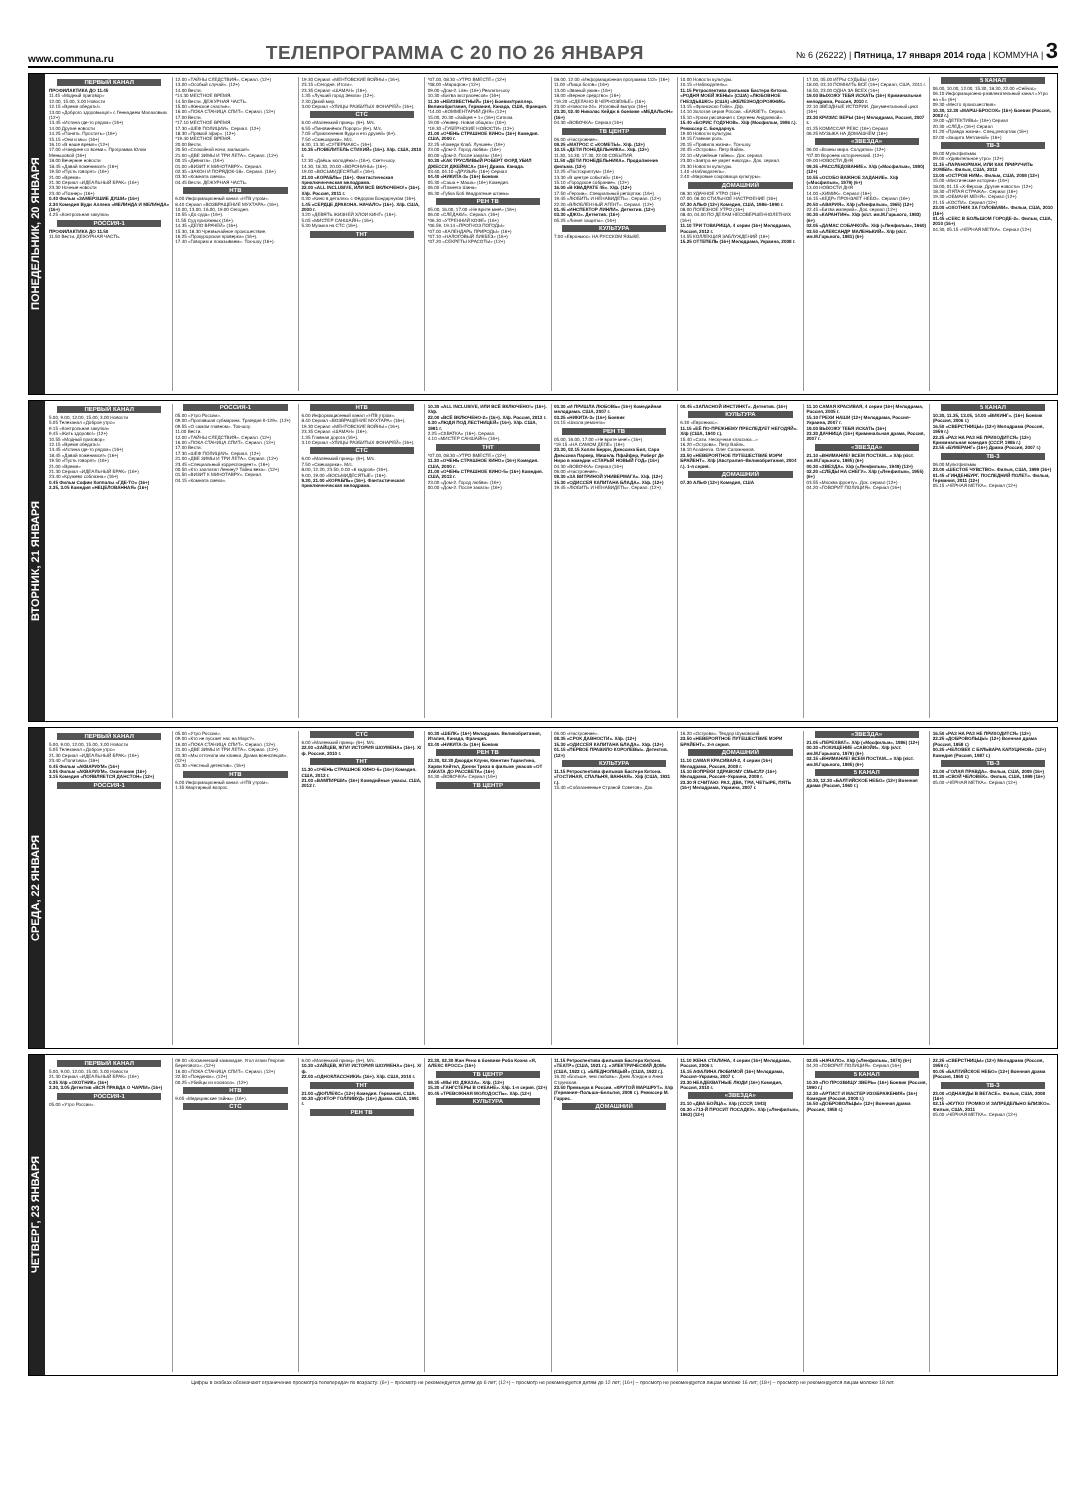www.communa.ru ТЕЛЕПРОГРАММА С 20 ПО 26 ЯНВАРЯ № 6 (26222) | Пятница, 17 января 2014 года | КОММУНА | 3
ПОНЕДЕЛЬНИК, 20 ЯНВАРЯ
ПЕРВЫЙ КАНАЛ
ПРОФИЛАКТИКА ДО 11.45
11.45 «Модный приговор»
12.00, 15.00, 3.00 Новости
12.15 «Время обедать!»
13.00 «Доброго здоровьица!» с Геннадием Малаховым (12+)
13.45 «Истина где-то рядом» (16+)
14.00 Другие новости
14.25 «Понять. Простить» (16+)
15.15 «Они и мы» (16+)
16.10 «В наше время» (12+)
17.00 «Наедине со всеми». Программа Юлии Меньшовой (16+)
18.00 Вечерние новости
18.45 «Давай поженимся!» (16+)
19.50 «Пусть говорят» (16+)
21.00 «Время»
21.30 Сериал «ИДЕАЛЬНЫЙ БРАК» (16+)
23.30 Ночные новости
23.40 «Познер» (16+)
0.40 Фильм «ЗАМЕРЗШИЕ ДУШИ» (16+)
2.30 Комедия Вуди Аллена «МЕЛИНДА И МЕЛИНДА» (16+)
4.25 «Контрольная закупка»
РОССИЯ-1
ПРОФИЛАКТИКА ДО 11.50
11.50 Вести. ДЕЖУРНАЯ ЧАСТЬ.
12.00 «ТАЙНЫ СЛЕДСТВИЯ». Сериал. (12+)
13.00 «Особый случай». (12+)
14.00 Вести.
*14.30 МЕСТНОЕ ВРЕМЯ.
14.50 Вести. ДЕЖУРНАЯ ЧАСТЬ.
15.00 «Женское счастье».
16.00 «ПОКА СТАНИЦА СПИТ». Сериал. (12+)
17.00 Вести.
*17.10 МЕСТНОЕ ВРЕМЯ.
17.30 «ШЕФ ПОЛИЦИИ». Сериал. (12+)
18.30 «Прямой эфир». (12+)
*19.40 МЕСТНОЕ ВРЕМЯ.
20.00 Вести.
20.50 «Спокойной ночи, малыши!».
21.00 «ДВЕ ЗИМЫ И ТРИ ЛЕТА». Сериал. (12+)
00.15 «Девчата». (16+)
01.00 «ВИЗИТ К МИНОТАВРУ». Сериал.
02.35 «ЗАКОН И ПОРЯДОК-18». Сериал. (16+)
03.30 «Комната смеха».
04.45 Вести. ДЕЖУРНАЯ ЧАСТЬ.
НТВ
6.00 Информационный канал «НТВ утром».
8.40 Сериал «ВОЗВРАЩЕНИЕ МУХТАРА» (16+).
10.00, 13.00, 16.00, 19.00 Сегодня.
10.55 «До суда» (16+).
11.55 Суд присяжных (16+).
14.35 «ДЕЛО ВРАЧЕЙ» (16+).
15.30, 18.30 Чрезвычайное происшествие.
16.25 «Прокурорская проверка» (16+).
17.40 «Говорим и показываем». Ток-шоу (16+).
19.30 Сериал «МЕНТОВСКИЕ ВОЙНЫ» (16+).
23.15 «Сегодня. Итоги».
23.35 Сериал «ШАМАН» (16+).
1.35 «Лучший город Земли» (12+).
2.30 Дикий мир.
3.00 Сериал «УЛИЦЫ РАЗБИТЫХ ФОНАРЕЙ» (16+).
СТС
6.00 «Маленький принц» (6+). М/с.
6.55 «Пингвинёнок Пороро» (6+). М/с.
7.05 «Приключения Вуди и его друзей» (6+).
7.50 «Смешарики». М/с.
8.30, 13.30 «СУПЕРМАКС» (16+).
10.35 «ПОВЕЛИТЕЛЬ СТИХИЙ» (16+). Х/ф. США, 2010 г.
12.30 «Даёшь молодёжь!» (16+). Скетч-шоу.
14.30, 18.30, 20.00 «ВОРОНИНЫ» (16+).
19.00 «ВОСЬМИДЕСЯТЫЕ» (16+).
21.00 «КОРАБЛЬ» (16+). Фантастическая приключенческая мелодрама.
22.00 «ALL INCLUSIVE, ИЛИ ВСЁ ВКЛЮЧЕНО!» (16+). Х/ф. Россия, 2011 г.
0.30 «Кино в деталях» с Фёдором Бондарчуком (16+).
1.45 «СЕРДЦЕ ДРАКОНА. НАЧАЛО» (16+). Х/ф. США, 2000 г.
3.20 «ДЕВЯТЬ ЖИЗНЕЙ ХЛОИ КИНГ» (16+).
5.05 «МИСТЕР САНШАЙН» (16+).
5.30 Музыка на СТС (16+).
ТНТ
*07.00, 08.30 «УТРО ВМЕСТЕ» (12+)
*08.00 «Марафон» (12+)
09.00 «Дом-2. Lite» (16+) Реалити-шоу
10.30 «Битва экстрасенсов» (16+)
11.30 «НЕИЗВЕСТНЫЙ» (16+) Боевик/триллер. Великобритания, Германия, Канада, США, Франция.
*14.00 «КОММЕНТАРИЙ ДНЯ» (12+)
15.00, 20.30 «Зайцев + 1» (16+) Ситком.
19.00 «Универ. Новая общага» (16+)
*19.30 «ГУБЕРНСКИЕ НОВОСТИ» (12+)
21.00 «ОЧЕНЬ СТРАШНОЕ КИНО» (16+) Комедия. США, 2000 г.
22.25 «Комеди Клаб. Лучшее» (16+)
23.00 «Дом-2. Город любви» (16+)
00.00 «Дом-2. После заката» (16+)
00.30 «КАК ТРУСЛИВЫЙ РОБЕРТ ФОРД УБИЛ ДЖЕССИ ДЖЕЙМСА» (16+) Драма. Канада.
03.40, 04.10 «ДРУЗЬЯ» (16+) Сериал
04.40 «НИКИТА-3» (16+) Боевик
05.30 «Саша + Маша» (16+) Комедия.
06.00 «Планета Шина»
06.30 «Губка Боб Квадратные штаны»
РЕН ТВ
05.00, 16.00, 17.00 «Не врите мне!» (16+)
06.00 «СЛЕДАКИ». Сериал. (16+)
*06.30 «УТРЕННИЙ КОФЕ» (16+)
*06.59, 19.14 «ПРОГНОЗ ПОГОДЫ»
*07.00 «КАЛЕНДАРЬ ПРИРОДЫ» (16+)
*07.10 «НАЛОГОВЫЙ ЛИКБЕЗ» (16+)
*07.20 «СЕКРЕТЫ КРАСОТЫ» (12+)
08.00, 12.00 «Информационная программа 112» (16+)
11.00 «Пища богов» (16+)
13.00 «Званый ужин» (16+)
18.00 «Верное средство» (16+)
*19.20 «СДЕЛАНО В ЧЕРНОЗЕМЬЕ» (16+)
23.00 «Новости-24». Итоговый выпуск (16+)
23.30, 02.40 Николас Кейдж в боевике «МЕДАЛЬОН» (16+)
04.30 «ВОВОЧКА» Сериал (16+)
ТВ ЦЕНТР
06.00 «Настроение».
08.25 «МАТРОС С «КОМЕТЫ». Х/ф. (12+)
10.15 «ДЕТИ ПОНЕДЕЛЬНИКА». Х/ф. (12+)
11.30, 14.30, 17.30, 22.00 СОБЫТИЯ.
11.50 «ДЕТИ ПОНЕДЕЛЬНИКА». Продолжение фильма. (12+)
12.25 «Постскриптум» (16+)
13.30 «В центре событий» (16+)
15.10 «Городское собрание». (12+)
16.00 «В КВАДРАТЕ 45». Х/ф. (12+)
17.50 «Героин». Специальный репортаж. (16+)
19.45 «ЛЮБИТЬ И НЕНАВИДЕТЬ». Сериал. (12+)
22.20 «ВЛЮБЛЕННЫЙ АГЕНТ». Сериал. (12+)
01.45 «ИНСПЕКТОР ЛИНЛИ». Детектив. (12+)
03.30 «ДЖО». Детектив. (16+)
05.25 «Линия защиты». (16+)
КУЛЬТУРА
7.00 «Евроньюс» НА РУССКОМ ЯЗЫКЕ.
10.00 Новости культуры.
10.15 «Наблюдатель».
11.15 Ретроспектива фильмов Бастера Китона. «РОДНЯ МОЕЙ ЖЕНЫ» (США) «ЛЮБОВНОЕ ГНЕЗДЫШКО» (США) «ЖЕЛЕЗНОДОРОЖНИК»
13.15 «Франсиско Гойя». Д/ф.
14.10 Золотая серия России. «БАЯЗЕТ». Сериал.
15.10 «Уроки рисования с Сергеем Андриякой».
15.40 «БОРИС ГОДУНОВ». Х/ф (Мосфильм, 1986 г.). Режиссер С. Бондарчук.
19.00 Новости культуры.
19.15 Главная роль.
20.15 «Правила жизни». Ток-шоу.
20.45 «Острова». Петр Вайль.
22.10 «Музейные тайны». Док. сериал.
23.00 «Завтра не умрет никогда». Док. сериал.
23.30 Новости культуры.
1.40 «Наблюдатель».
2.40 «Мировые сокровища культуры».
ДОМАШНИЙ
06.30 УДАЧНОЕ УТРО (16+)
07.00, 06.00 СТИЛЬНОЕ НАСТРОЕНИЕ (16+)
07.30 АЛЬФ (12+) Комедия, США, 1986–1990 г.
08.00 ПОЛЕЗНОЕ УТРО (16+)
08.40, 04.00 ПО ДЕЛАМ НЕСОВЕРШЕННОЛЕТНИХ (16+)
11.10 ТРИ ТОВАРИЩА, 4 серии (16+) Мелодрама, Россия, 2012 г.
14.55 КОЛЛЕКЦИЯ ЗАБЛУЖДЕНИЙ (16+)
15.25 ОТТЕПЕЛЬ (16+) Мелодрама, Украина, 2008 г.
17.00, 05.00 ИГРЫ СУДЬБЫ (16+)
18.00, 03.10 ПОМНИТЬ ВСЁ (16+) Сериал, США, 2011 г.
18.50, 23.00 ОДНА ЗА ВСЕХ (16+)
19.00 ВЫХОЖУ ТЕБЯ ИСКАТЬ (16+) Криминальная мелодрама, Россия, 2010 г.
22.10 ЗВЁЗДНЫЕ ИСТОРИИ. Документальный цикл (16+)
23.30 КРИЗИС ВЕРЫ (16+) Мелодрама, Россия, 2007 г.
01.25 КОМИССАР РЕКС (16+) Сериал
06.25 МУЗЫКА НА ДОМАШНЕМ (16+)
«ЗВЕЗДА»
06.00 «Воины мира. Солдатки» (12+)
*07.00 Воронеж исторический. (12+)
09.00 НОВОСТИ ДНЯ
09.35 «РАССЛЕДОВАНИЕ». Х/ф («Мосфильм», 1980) (12+)
10.55 «ОСОБО ВАЖНОЕ ЗАДАНИЕ». Х/ф («Мосфильм», 1979) (6+)
13.00 НОВОСТИ ДНЯ
14.00 «ХИМИК». Сериал (16+)
16.15 «КЕДР» ПРОНЗАЕТ НЕБО». Сериал (16+)
20.50 «АВАРИЯ». Х/ф («Ленфильм», 1965) (12+)
22.45 «Битва империй». Док. сериал (12+)
00.30 «КАРАНТИН». Х/ф (к/ст. им.М.Горького, 1983) (6+)
02.05 «ДАМАС СОБАЧКОЙ». Х/ф («Ленфильм», 1960)
03.50 «АЛЕКСАНДР МАЛЕНЬКИЙ». Х/ф (к/ст. им.М.Горького, 1981) (6+)
5 КАНАЛ
06.00, 10.00, 12.00, 15.30, 18.30, 22.00 «Сейчас»
06.10 Информационно-развлекательный канал «Утро на «5» (6+)
09.30 «Место происшествия»
10.30, 12.30 «МАРШ-БРОСОК» (16+) Боевик (Россия, 2002 г.)
19.00 «ДЕТЕКТИВЫ» (16+) Сериал
20.30 «СЛЕД» (16+) Сериал
01.20 «Правда жизни». Спец.репортаж (16+)
02.00 «Защита Метлиной» (16+)
ТВ-3
06.00 Мультфильмы
09.00 «Удивительное утро» (12+)
11.15 «ПАРАНОРМАН, ИЛИ КАК ПРИРУЧИТЬ ЗОМБИ». Фильм, США, 2012
13.00 «ОСТРОВ НИМ». Фильм, США, 2008 (12+)
15.00 «Мистические истории» (16+)
18.00, 01.15 «Х-Версии. Другие новости» (12+)
18.30 «ПЯТАЯ СТРАЖА». Сериал (16+)
19.30 «ОБМАНИ МЕНЯ». Сериал (12+)
21.15 «КОСТИ». Сериал (12+)
23.00 «ОХОТНИК ЗА ГОЛОВАМИ». Фильм, США, 2010 (16+)
01.45 «СЕКС В БОЛЬШОМ ГОРОДЕ-2». Фильм, США, 2010 (16+)
04.30, 05.15 «ЧЕРНАЯ МЕТКА». Сериал (12+)
ВТОРНИК, 21 ЯНВАРЯ
ПЕРВЫЙ КАНАЛ
5.00, 9.00, 12.00, 15.00, 3.00 Новости
5.05 Телеканал «Доброе утро»
9.15 «Контрольная закупка»
9.45 «Жить здорово!» (12+)
10.55 «Модный приговор»
12.15 «Время обедать!»
13.45 «Истина где-то рядом» (16+)
18.45 «Давай поженимся!» (16+)
19.50 «Пусть говорят» (16+)
21.00 «Время»
21.30 Сериал «ИДЕАЛЬНЫЙ БРАК» (16+)
23.40 «Кружево соблазна» (16+)
0.45 Фильм Софии Копполы «ГДЕ-ТО» (16+)
2.35, 3.05 Комедия «НЕЦЕЛОВАННАЯ» (16+)
РОССИЯ-1
05.00 «Утро России».
09.00 «Пропавшая субмарина. Трагедия К-129». (12+)
09.55 «О самом главном». Ток-шоу.
11.00 Вести.
12.00 «ТАЙНЫ СЛЕДСТВИЯ». Сериал. (12+)
16.00 «ПОКА СТАНИЦА СПИТ». Сериал. (12+)
17.00 Вести.
17.30 «ШЕФ ПОЛИЦИИ». Сериал. (12+)
21.00 «ДВЕ ЗИМЫ И ТРИ ЛЕТА». Сериал. (12+)
23.45 «Специальный корреспондент». (16+)
00.50 «Кто заплатил Ленину? Тайна века». (12+)
01.50 «ВИЗИТ К МИНОТАВРУ». Сериал.
04.15 «Комната смеха».
НТВ
6.00 Информационный канал «НТВ утром».
8.40 Сериал «ВОЗВРАЩЕНИЕ МУХТАРА» (16+).
19.30 Сериал «МЕНТОВСКИЕ ВОЙНЫ» (16+).
23.35 Сериал «ШАМАН» (16+).
1.35 Главная дорога (16+).
3.10 Сериал «УЛИЦЫ РАЗБИТЫХ ФОНАРЕЙ» (16+).
СТС
6.00 «Маленький принц» (6+). М/с.
7.50 «Смешарики». М/с.
8.00, 12.20, 23.50, 0.00 «6 кадров» (16+).
9.00, 19.00 «ВОСЬМИДЕСЯТЫЕ» (16+).
9.30, 21.00 «КОРАБЛЬ» (16+). Фантастическая приключенческая мелодрама.
10.30 «ALL INCLUSIVE, ИЛИ ВСЁ ВКЛЮЧЕНО!» (16+). Х/ф.
22.00 «ВСЁ ВКЛЮЧЕНО-2» (16+). Х/ф. Россия, 2013 г.
0.30 «ЛЮДИ ПОД ЛЕСТНИЦЕЙ» (16+). Х/ф. США, 1991 г.
2.25 «СХВАТКА» (16+). Сериал.
4.10 «МИСТЕР САНШАЙН» (16+).
ТНТ
*07.00, 08.30 «УТРО ВМЕСТЕ» (12+)
11.30 «ОЧЕНЬ СТРАШНОЕ КИНО» (16+) Комедия. США, 2000 г.
21.00 «ОЧЕНЬ СТРАШНОЕ КИНО-5» (16+) Комедия. США, 2013 г.
23.00 «Дом-2. Город любви» (16+)
00.00 «Дом-2. После заката» (16+)
00.30 «И ПРИШЛА ЛЮБОВЬ» (16+) Комедийная мелодрама. США, 2007 г.
03.25 «НИКИТА-3» (16+) Боевик
04.15 «Школа ремонта»
РЕН ТВ
05.00, 16.00, 17.00 «Не врите мне!» (16+)
*19.15 «НА САМОМ ДЕЛЕ» (16+)
23.30, 02.15 Холли Берри, Джессика Бил, Сара Джессика Паркер, Мишель Пфайфер, Роберт Де Ниро в комедии «СТАРЫЙ НОВЫЙ ГОД» (16+)
04.30 «ВОВОЧКА» Сериал (16+)
06.00 «Настроение».
08.30 «ЗА ВИТРИНОЙ УНИВЕРМАГА». Х/ф. (12+)
15.30 «ОДИССЕЯ КАПИТАНА БЛАДА». Х/ф. (12+)
19.45 «ЛЮБИТЬ И НЕНАВИДЕТЬ». Сериал. (12+)
00.45 «ЗАПАСНОЙ ИНСТИНКТ». Детектив. (16+)
КУЛЬТУРА
6.30 «Евроньюс».
11.15 «ЕЁ ПО-ПРЕЖНЕМУ ПРЕСЛЕДУЕТ НЕГОДЯЙ». Х/ф (США, 1940 г.).
15.40 «Сати. Нескучная классика...»
16.20 «Острова». Петр Вайль.
18.10 Academia. Олег Сапожников.
23.50 «НЕВЕРОЯТНОЕ ПУТЕШЕСТВИЕ МЭРИ БРАЙЕНТ». Х/ф (Австралия–Великобритания, 2004 г.). 1-я серия.
ДОМАШНИЙ
07.30 АЛЬФ (12+) Комедия, США
11.10 САМАЯ КРАСИВАЯ, 4 серии (16+) Мелодрама, Россия, 2005 г.
15.10 ГРЕХИ НАШИ (12+) Мелодрама, Россия–Украина, 2007 г.
19.00 ВЫХОЖУ ТЕБЯ ИСКАТЬ (16+)
23.30 ДАЧНИЦА (16+) Криминальная драма, Россия, 2007 г.
«ЗВЕЗДА»
21.10 «ВНИМАНИЕ! ВСЕМ ПОСТАМ...» Х/ф (к/ст. им.М.Горького, 1985) (6+)
00.30 «ЗВЕЗДА». Х/ф («Ленфильм», 1949) (12+)
02.20 «СЛЕДЫ НА СНЕГУ». Х/ф («Ленфильм», 1955) (6+)
03.55 «Москва фронту». Док. сериал (12+)
04.20 «ГОВОРИТ ПОЛИЦИЯ». Сериал (16+)
5 КАНАЛ
10.30, 11.35, 13.05, 14.00 «ВИКИНГ». (16+) Боевик (Россия, 2006 г.)
16.50 «СВЕРСТНИЦЫ» (12+) Мелодрама (Россия, 1959 г.)
22.25 «РАЗ НА РАЗ НЕ ПРИХОДИТСЯ» (12+) Криминальная комедия (СССР, 1986 г.)
23.55 «БУМЕРАНГ» (16+) Драма (Россия, 2007 г.)
ТВ-3
06.00 Мультфильмы
23.00 «ШЕСТОЕ ЧУВСТВО». Фильм, США, 1999 (16+)
01.45 «ГИНДЕНБУРГ. ПОСЛЕДНИЙ ПОЛЕТ». Фильм, Германия, 2011 (12+)
05.15 «ЧЕРНАЯ МЕТКА». Сериал (12+)
СРЕДА, 22 ЯНВАРЯ
ПЕРВЫЙ КАНАЛ
5.00, 9.00, 12.00, 15.00, 3.00 Новости
5.05 Телеканал «Доброе утро»
21.30 Сериал «ИДЕАЛЬНЫЙ БРАК» (16+)
23.40 «Политика» (18+)
0.45 Фильм «АКВАРИУМ» (16+)
3.05 Фильм «АКВАРИУМ». Окончание (16+)
3.15 Комедия «ПОЯВЛЯЕТСЯ ДАНСТОН» (12+)
РОССИЯ-1
05.00 «Утро России».
09.00 «Кто не пускает нас на Марс?».
16.00 «ПОКА СТАНИЦА СПИТ». Сериал. (12+)
21.00 «ДВЕ ЗИМЫ И ТРИ ЛЕТА». Сериал. (12+)
00.30 «Мы отточили им клинки. Драма военспецов». (12+)
01.30 «Честный детектив». (16+)
НТВ
6.00 Информационный канал «НТВ утром».
1.35 Квартирный вопрос.
СТС
6.00 «Маленький принц» (6+). М/с.
22.00 «ЗАЙЦЕВ, ЖГИ! ИСТОРИЯ ШОУМЕНА» (16+). Х/ф. Россия, 2010 г.
ТНТ
11.30 «ОЧЕНЬ СТРАШНОЕ КИНО-5» (16+) Комедия. США, 2013 г.
21.00 «ВАМПИРШИ» (16+) Комедийные ужасы. США, 2012 г.
00.30 «ШЕЛК» (16+) Мелодрама. Великобритания, Италия, Канада, Франция.
03.40 «НИКИТА-3» (16+) Боевик
РЕН ТВ
23.30, 02.30 Джордж Клуни, Квентин Тарантино, Харви Кейтел, Дэнни Трехо в фильме ужасов «ОТ ЗАКАТА ДО РАССВЕТА» (16+)
04.30 «ВОВОЧКА» Сериал (16+)
ТВ ЦЕНТР
06.00 «Настроение».
08.35 «СРОК ДАВНОСТИ». Х/ф. (12+)
15.30 «ОДИССЕЯ КАПИТАНА БЛАДА». Х/ф. (12+)
01.15 «ПЕРВОЕ ПРАВИЛО КОРОЛЕВЫ». Детектив. (12+)
КУЛЬТУРА
11.15 Ретроспектива фильмов Бастера Китона. «ГОСТИНАЯ, СПАЛЬНЯ, ВАННАЯ». Х/ф (США, 1931 г.).
15.40 «Соблазненные Страной Советов». Док.
16.20 «Острова». Теодор Шумовский.
23.50 «НЕВЕРОЯТНОЕ ПУТЕШЕСТВИЕ МЭРИ БРАЙЕНТ». 2-я серия.
ДОМАШНИЙ
11.10 САМАЯ КРАСИВАЯ-2, 4 серии (16+) Мелодрама, Россия, 2008 г.
15.10 ВОПРЕКИ ЗДРАВОМУ СМЫСЛУ (16+) Мелодрама, Россия–Украина, 2008 г.
23.30 Я СЧИТАЮ: РАЗ, ДВА, ТРИ, ЧЕТЫРЕ, ПЯТЬ (16+) Мелодрама, Украина, 2007 г.
«ЗВЕЗДА»
21.05 «ПЕРЕХВАТ». Х/ф («Мосфильм», 1986) (12+)
00.30 «ПОХИЩЕНИЕ «САВОЙИ». Х/ф (к/ст. им.М.Горького, 1979) (6+)
02.15 «ВНИМАНИЕ! ВСЕМ ПОСТАМ...» Х/ф (к/ст. им.М.Горького, 1985) (6+)
5 КАНАЛ
10.30, 12.30 «БАЛТИЙСКОЕ НЕБО» (12+) Военная драма (Россия, 1960 г.)
16.50 «РАЗ НА РАЗ НЕ ПРИХОДИТСЯ» (12+)
22.25 «ДОБРОВОЛЬЦЫ» (12+) Военная драма (Россия, 1958 г.)
00.25 «ЧЕЛОВЕК С БУЛЬВАРА КАПУЦИНОВ» (12+) Комедия (Россия, 1987 г.)
ТВ-3
23.00 «ГОЛАЯ ПРАВДА». Фильм, США, 2009 (16+)
01.30 «СВОЙ ЧЕЛОВЕК». Фильм, США, 1999 (16+)
05.00 «ЧЕРНАЯ МЕТКА». Сериал (12+)
ЧЕТВЕРГ, 23 ЯНВАРЯ
ПЕРВЫЙ КАНАЛ
5.00, 9.00, 12.00, 15.00, 3.00 Новости
21.30 Сериал «ИДЕАЛЬНЫЙ БРАК» (16+)
0.35 Х/ф «ОХОТНИК» (16+)
2.30, 3.05 Детектив «ВСЯ ПРАВДА О ЧАРЛИ» (16+)
РОССИЯ-1
05.00 «Утро России».
09.00 «Космический камикадзе. Угол атаки Георгия Берегового». (12+)
16.00 «ПОКА СТАНИЦА СПИТ». Сериал. (12+)
22.50 «Поединок». (12+)
00.25 «Убийцы из космоса». (12+)
НТВ
9.05 «Медицинские тайны» (16+).
СТС
6.00 «Маленький принц» (6+). М/с.
10.30 «ЗАЙЦЕВ, ЖГИ! ИСТОРИЯ ШОУМЕНА» (16+). Х/ф.
22.00 «ОДНОКЛАССНИКИ» (16+). Х/ф. США, 2010 г.
ТНТ
21.00 «ДЮПЛЕКС» (12+) Комедия. Германия, США.
00.30 «ДОКТОР ГОЛЛИВУД» (16+) Драма. США, 1991 г.
РЕН ТВ
23.30, 02.30 Жан Рено в боевике Роба Коэна «Я, АЛЕКС КРОСС» (16+)
ТВ ЦЕНТР
08.35 «МЫ ИЗ ДЖАЗА». Х/ф. (12+)
15.30 «ГАНГСТЕРЫ В ОКЕАНЕ». Х/ф. 1-я серия. (12+)
00.45 «ТРЕВОЖНАЯ МОЛОДОСТЬ». Х/ф. (12+)
КУЛЬТУРА
11.15 Ретроспектива фильмов Бастера Китона. «ТЕАТР» (США, 1921 г.). «ЭЛЕКТРИЧЕСКИЙ ДОМ» (США, 1922 г.). «БЛЕДНОЛИЦЫЙ» (США, 1922 г.).
16.20 «Больше, чем любовь». Джек Лондон и Анна Струнская.
23.50 Премьера в России. «КРУТОЙ МАРШРУТ». Х/ф (Германия–Польша–Бельгия, 2009 г.). Режиссер М. Горрис.
ДОМАШНИЙ
11.10 ЖЕНА СТАЛИНА, 4 серии (16+) Мелодрама, Россия, 2006 г.
15.15 АФАЛИНА ЛЮБИМОЙ (16+) Мелодрама, Россия–Украина, 2007 г.
23.30 НЕАДЕКВАТНЫЕ ЛЮДИ (16+) Комедия, Россия, 2010 г.
«ЗВЕЗДА»
21.10 «ДВА БОЙЦА». Х/ф (СССР, 1943)
00.30 «713-Й ПРОСИТ ПОСАДКУ». Х/ф («Ленфильм», 1962) (12+)
02.05 «НАЧАЛО». Х/ф («Ленфильм», 1970) (6+)
04.20 «ГОВОРИТ ПОЛИЦИЯ». Сериал (16+)
5 КАНАЛ
10.30 «ПО ПРОЗВИЩУ ЗВЕРЬ» (16+) Боевик (Россия, 1990 г.)
12.30 «АРТИСТ И МАСТЕР ИЗОБРАЖЕНИЯ» (16+) Комедия (Россия, 2000 г.)
16.50 «ДОБРОВОЛЬЦЫ» (12+) Военная драма (Россия, 1958 г.)
22.25 «СВЕРСТНИЦЫ» (12+) Мелодрама (Россия, 1959 г.)
00.05 «БАЛТИЙСКОЕ НЕБО» (12+) Военная драма (Россия, 1960 г.)
ТВ-3
23.00 «ОДНАЖДЫ В ВЕГАСЕ». Фильм, США, 2008 (16+)
02.15 «ЖУТКО ГРОМКО И ЗАПРЕДЕЛЬНО БЛИЗКО». Фильм, США, 2011
05.00 «ЧЕРНАЯ МЕТКА». Сериал (12+)
Цифры в скобках обозначают ограничение просмотра телепередач по возрасту: (6+) – просмотр не рекомендуется детям до 6 лет; (12+) – просмотр не рекомендуется детям до 12 лет; (16+) – просмотр не рекомендуется лицам моложе 16 лет; (18+) – просмотр не рекомендуется лицам моложе 18 лет.